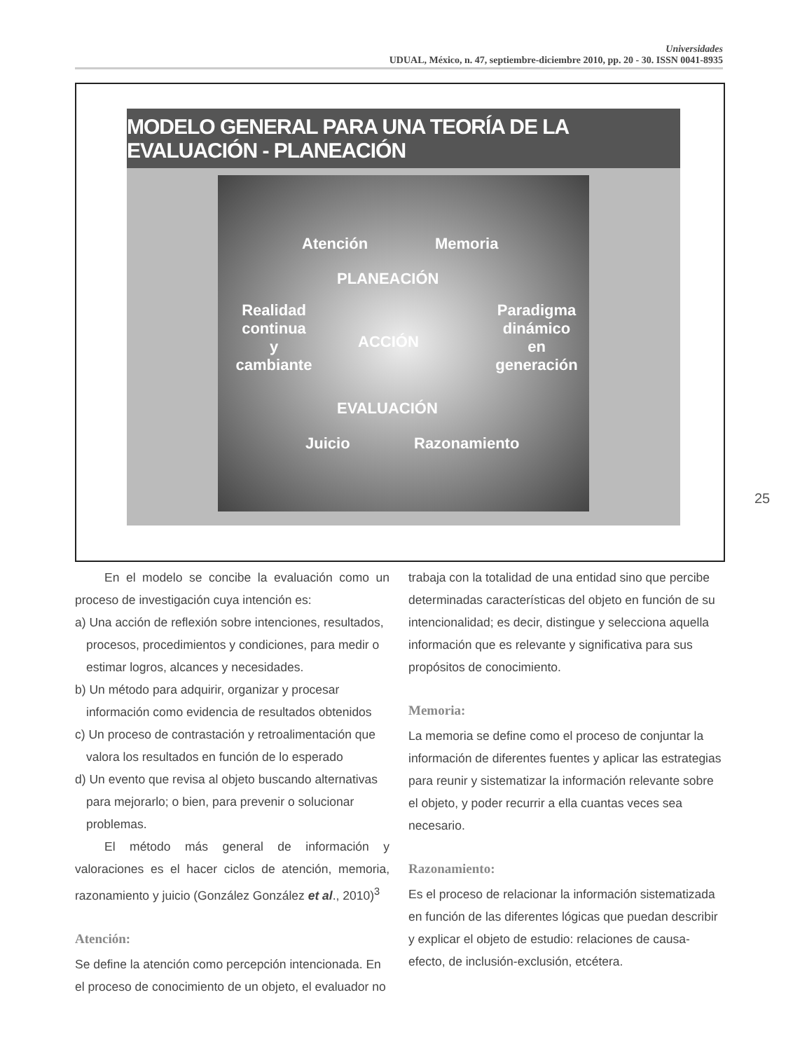Universidades
UDUAL, México, n. 47, septiembre-diciembre 2010, pp. 20 - 30. ISSN 0041-8935
MODELO GENERAL PARA UNA TEORÍA DE LA EVALUACIÓN - PLANEACIÓN
Atención Memoria
PLANEACIÓN
Realidad
continua
y
cambiante
ACCIÓN
Paradigma
dinámico
en
generación
EVALUACIÓN
Juicio Razonamiento
25
En el modelo se concibe la evaluación como un proceso de investigación cuya intención es:
a) Una acción de reflexión sobre intenciones, resultados, procesos, procedimientos y condiciones, para medir o estimar logros, alcances y necesidades.
b) Un método para adquirir, organizar y procesar información como evidencia de resultados obtenidos
c) Un proceso de contrastación y retroalimentación que valora los resultados en función de lo esperado
d) Un evento que revisa al objeto buscando alternativas para mejorarlo; o bien, para prevenir o solucionar problemas.
El método más general de información y valoraciones es el hacer ciclos de atención, memoria, razonamiento y juicio (González González et al., 2010)<sup>3</sup>
Atención:
Se define la atención como percepción intencionada. En el proceso de conocimiento de un objeto, el evaluador no
trabaja con la totalidad de una entidad sino que percibe determinadas características del objeto en función de su intencionalidad; es decir, distingue y selecciona aquella información que es relevante y significativa para sus propósitos de conocimiento.
Memoria:
La memoria se define como el proceso de conjuntar la información de diferentes fuentes y aplicar las estrategias para reunir y sistematizar la información relevante sobre el objeto, y poder recurrir a ella cuantas veces sea necesario.
Razonamiento:
Es el proceso de relacionar la información sistematizada en función de las diferentes lógicas que puedan describir y explicar el objeto de estudio: relaciones de causa-efecto, de inclusión-exclusión, etcétera.